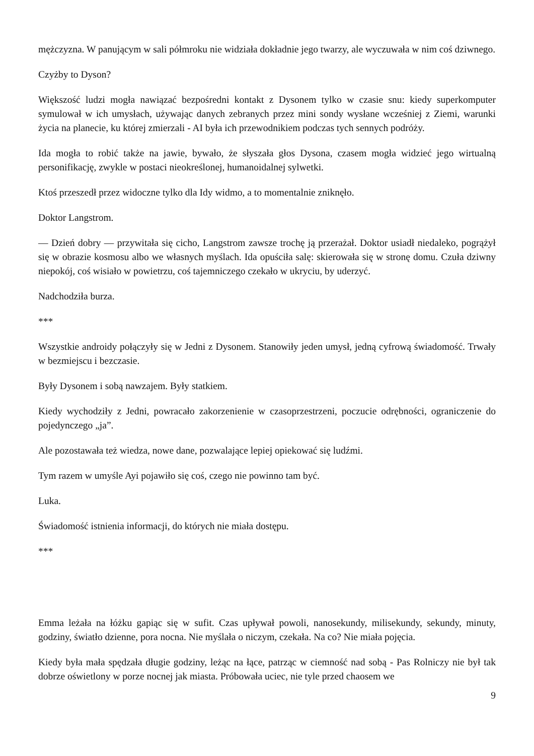mężczyzna. W panującym w sali półmroku nie widziała dokładnie jego twarzy, ale wyczuwała w nim coś dziwnego.
Czyżby to Dyson?
Większość ludzi mogła nawiązać bezpośredni kontakt z Dysonem tylko w czasie snu: kiedy superkomputer symulował w ich umysłach, używając danych zebranych przez mini sondy wysłane wcześniej z Ziemi, warunki życia na planecie, ku której zmierzali - AI była ich przewodnikiem podczas tych sennych podróży.
Ida mogła to robić także na jawie, bywało, że słyszała głos Dysona, czasem mogła widzieć jego wirtualną personifikację, zwykle w postaci nieokreślonej, humanoidalnej sylwetki.
Ktoś przeszedł przez widoczne tylko dla Idy widmo, a to momentalnie zniknęło.
Doktor Langstrom.
— Dzień dobry — przywitała się cicho, Langstrom zawsze trochę ją przerażał. Doktor usiadł niedaleko, pogrążył się w obrazie kosmosu albo we własnych myślach. Ida opuściła salę: skierowała się w stronę domu. Czuła dziwny niepokój, coś wisiało w powietrzu, coś tajemniczego czekało w ukryciu, by uderzyć.
Nadchodziła burza.
***
Wszystkie androidy połączyły się w Jedni z Dysonem. Stanowiły jeden umysł, jedną cyfrową świadomość. Trwały w bezmiejscu i bezczasie.
Były Dysonem i sobą nawzajem. Były statkiem.
Kiedy wychodziły z Jedni, powracało zakorzenienie w czasoprzestrzeni, poczucie odrębności, ograniczenie do pojedynczego „ja”.
Ale pozostawała też wiedza, nowe dane, pozwalające lepiej opiekować się ludźmi.
Tym razem w umyśle Ayi pojawiło się coś, czego nie powinno tam być.
Luka.
Świadomość istnienia informacji, do których nie miała dostępu.
***
Emma leżała na łóżku gapiąc się w sufit. Czas upływał powoli, nanosekundy, milisekundy, sekundy, minuty, godziny, światło dzienne, pora nocna. Nie myślała o niczym, czekała. Na co? Nie miała pojęcia.
Kiedy była mała spędzała długie godziny, leżąc na łące, patrząc w ciemność nad sobą - Pas Rolniczy nie był tak dobrze oświetlony w porze nocnej jak miasta. Próbowała uciec, nie tyle przed chaosem we
9